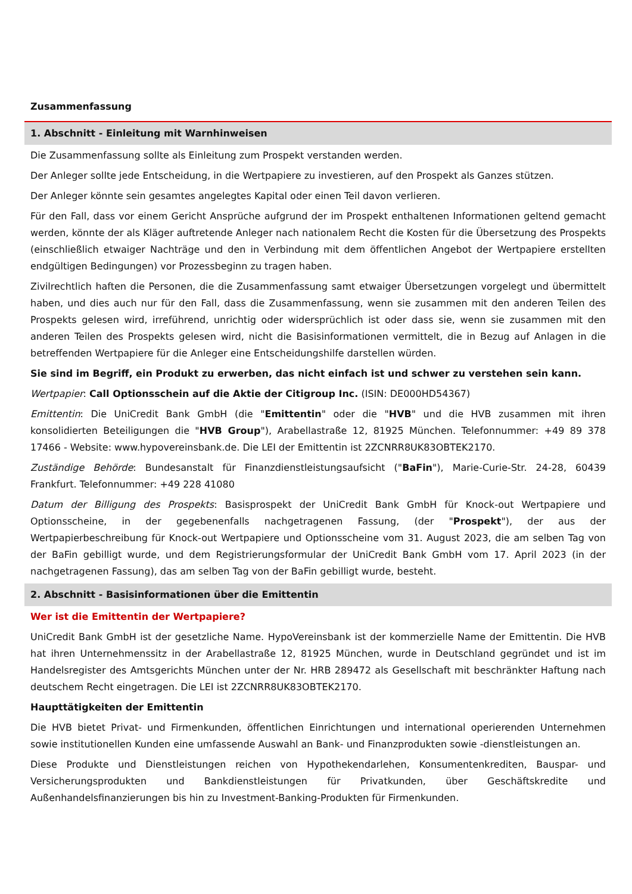Zusammenfassung
1. Abschnitt - Einleitung mit Warnhinweisen
Die Zusammenfassung sollte als Einleitung zum Prospekt verstanden werden.
Der Anleger sollte jede Entscheidung, in die Wertpapiere zu investieren, auf den Prospekt als Ganzes stützen.
Der Anleger könnte sein gesamtes angelegtes Kapital oder einen Teil davon verlieren.
Für den Fall, dass vor einem Gericht Ansprüche aufgrund der im Prospekt enthaltenen Informationen geltend gemacht werden, könnte der als Kläger auftretende Anleger nach nationalem Recht die Kosten für die Übersetzung des Prospekts (einschließlich etwaiger Nachträge und den in Verbindung mit dem öffentlichen Angebot der Wertpapiere erstellten endgültigen Bedingungen) vor Prozessbeginn zu tragen haben.
Zivilrechtlich haften die Personen, die die Zusammenfassung samt etwaiger Übersetzungen vorgelegt und übermittelt haben, und dies auch nur für den Fall, dass die Zusammenfassung, wenn sie zusammen mit den anderen Teilen des Prospekts gelesen wird, irreführend, unrichtig oder widersprüchlich ist oder dass sie, wenn sie zusammen mit den anderen Teilen des Prospekts gelesen wird, nicht die Basisinformationen vermittelt, die in Bezug auf Anlagen in die betreffenden Wertpapiere für die Anleger eine Entscheidungshilfe darstellen würden.
Sie sind im Begriff, ein Produkt zu erwerben, das nicht einfach ist und schwer zu verstehen sein kann.
Wertpapier: Call Optionsschein auf die Aktie der Citigroup Inc. (ISIN: DE000HD54367)
Emittentin: Die UniCredit Bank GmbH (die "Emittentin" oder die "HVB" und die HVB zusammen mit ihren konsolidierten Beteiligungen die "HVB Group"), Arabellastraße 12, 81925 München. Telefonnummer: +49 89 378 17466 - Website: www.hypovereinsbank.de. Die LEI der Emittentin ist 2ZCNRR8UK83OBTEK2170.
Zuständige Behörde: Bundesanstalt für Finanzdienstleistungsaufsicht ("BaFin"), Marie-Curie-Str. 24-28, 60439 Frankfurt. Telefonnummer: +49 228 41080
Datum der Billigung des Prospekts: Basisprospekt der UniCredit Bank GmbH für Knock-out Wertpapiere und Optionsscheine, in der gegebenenfalls nachgetragenen Fassung, (der "Prospekt"), der aus der Wertpapierbeschreibung für Knock-out Wertpapiere und Optionsscheine vom 31. August 2023, die am selben Tag von der BaFin gebilligt wurde, und dem Registrierungsformular der UniCredit Bank GmbH vom 17. April 2023 (in der nachgetragenen Fassung), das am selben Tag von der BaFin gebilligt wurde, besteht.
2. Abschnitt - Basisinformationen über die Emittentin
Wer ist die Emittentin der Wertpapiere?
UniCredit Bank GmbH ist der gesetzliche Name. HypoVereinsbank ist der kommerzielle Name der Emittentin. Die HVB hat ihren Unternehmenssitz in der Arabellastraße 12, 81925 München, wurde in Deutschland gegründet und ist im Handelsregister des Amtsgerichts München unter der Nr. HRB 289472 als Gesellschaft mit beschränkter Haftung nach deutschem Recht eingetragen. Die LEI ist 2ZCNRR8UK83OBTEK2170.
Haupttätigkeiten der Emittentin
Die HVB bietet Privat- und Firmenkunden, öffentlichen Einrichtungen und international operierenden Unternehmen sowie institutionellen Kunden eine umfassende Auswahl an Bank- und Finanzprodukten sowie -dienstleistungen an.
Diese Produkte und Dienstleistungen reichen von Hypothekendarlehen, Konsumentenkrediten, Bauspar- und Versicherungsprodukten und Bankdienstleistungen für Privatkunden, über Geschäftskredite und Außenhandelsfinanzierungen bis hin zu Investment-Banking-Produkten für Firmenkunden.